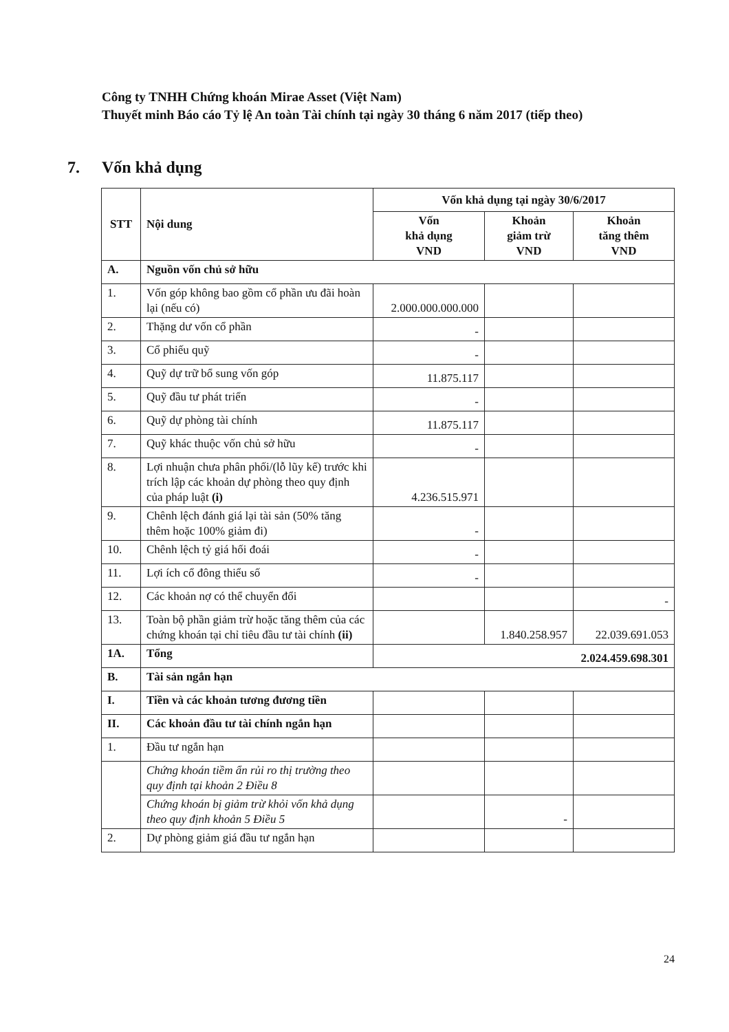Công ty TNHH Chứng khoán Mirae Asset (Việt Nam)
Thuyết minh Báo cáo Tỷ lệ An toàn Tài chính tại ngày 30 tháng 6 năm 2017 (tiếp theo)
7. Vốn khả dụng
| STT | Nội dung | Vốn khả dụng tại ngày 30/6/2017 | | |
| --- | --- | --- | --- | --- |
| | | Vốn khả dụng VND | Khoản giảm trừ VND | Khoản tăng thêm VND |
| A. | Nguồn vốn chủ sở hữu | | | |
| 1. | Vốn góp không bao gồm cổ phần ưu đãi hoàn lại (nếu có) | 2.000.000.000.000 | | |
| 2. | Thặng dư vốn cổ phần | - | | |
| 3. | Cổ phiếu quỹ | - | | |
| 4. | Quỹ dự trữ bổ sung vốn góp | 11.875.117 | | |
| 5. | Quỹ đầu tư phát triển | - | | |
| 6. | Quỹ dự phòng tài chính | 11.875.117 | | |
| 7. | Quỹ khác thuộc vốn chủ sở hữu | - | | |
| 8. | Lợi nhuận chưa phân phối/(lỗ lũy kế) trước khi trích lập các khoản dự phòng theo quy định của pháp luật (i) | 4.236.515.971 | | |
| 9. | Chênh lệch đánh giá lại tài sản (50% tăng thêm hoặc 100% giảm đi) | - | | |
| 10. | Chênh lệch tỷ giá hối đoái | - | | |
| 11. | Lợi ích cổ đông thiểu số | - | | |
| 12. | Các khoản nợ có thể chuyển đổi | | | - |
| 13. | Toàn bộ phần giảm trừ hoặc tăng thêm của các chứng khoán tại chỉ tiêu đầu tư tài chính (ii) | | 1.840.258.957 | 22.039.691.053 |
| 1A. | Tổng | 2.024.459.698.301 | | |
| B. | Tài sản ngắn hạn | | | |
| I. | Tiền và các khoản tương đương tiền | | | |
| II. | Các khoản đầu tư tài chính ngắn hạn | | | |
| 1. | Đầu tư ngắn hạn | | | |
| | Chứng khoán tiềm ẩn rủi ro thị trường theo quy định tại khoản 2 Điều 8 | | | |
| | Chứng khoán bị giảm trừ khỏi vốn khả dụng theo quy định khoản 5 Điều 5 | | - | |
| 2. | Dự phòng giảm giá đầu tư ngắn hạn | | | |
24